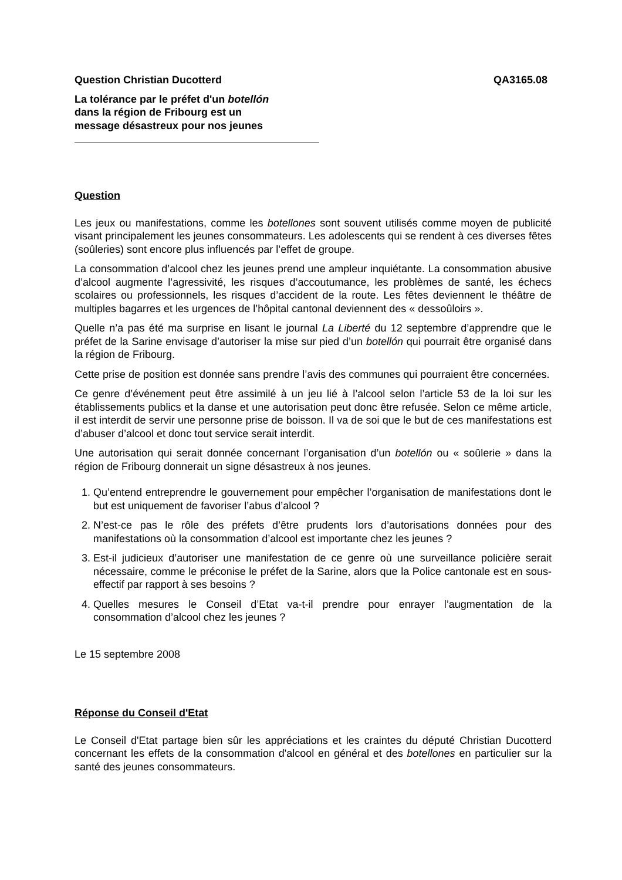Question Christian Ducotterd QA3165.08
La tolérance par le préfet d'un botellón
dans la région de Fribourg est un
message désastreux pour nos jeunes
Question
Les jeux ou manifestations, comme les botellones sont souvent utilisés comme moyen de publicité visant principalement les jeunes consommateurs. Les adolescents qui se rendent à ces diverses fêtes (soûleries) sont encore plus influencés par l’effet de groupe.
La consommation d’alcool chez les jeunes prend une ampleur inquiétante. La consommation abusive d’alcool augmente l’agressivité, les risques d’accoutumance, les problèmes de santé, les échecs scolaires ou professionnels, les risques d’accident de la route. Les fêtes deviennent le théâtre de multiples bagarres et les urgences de l’hôpital cantonal deviennent des « dessoûloirs ».
Quelle n’a pas été ma surprise en lisant le journal La Liberté du 12 septembre d’apprendre que le préfet de la Sarine envisage d’autoriser la mise sur pied d’un botellón qui pourrait être organisé dans la région de Fribourg.
Cette prise de position est donnée sans prendre l’avis des communes qui pourraient être concernées.
Ce genre d’événement peut être assimilé à un jeu lié à l’alcool selon l’article 53 de la loi sur les établissements publics et la danse et une autorisation peut donc être refusée. Selon ce même article, il est interdit de servir une personne prise de boisson. Il va de soi que le but de ces manifestations est d’abuser d’alcool et donc tout service serait interdit.
Une autorisation qui serait donnée concernant l’organisation d’un botellón ou « soûlerie » dans la région de Fribourg donnerait un signe désastreux à nos jeunes.
1. Qu’entend entreprendre le gouvernement pour empêcher l’organisation de manifestations dont le but est uniquement de favoriser l’abus d’alcool ?
2. N’est-ce pas le rôle des préfets d’être prudents lors d’autorisations données pour des manifestations où la consommation d’alcool est importante chez les jeunes ?
3. Est-il judicieux d’autoriser une manifestation de ce genre où une surveillance policière serait nécessaire, comme le préconise le préfet de la Sarine, alors que la Police cantonale est en sous-effectif par rapport à ses besoins ?
4. Quelles mesures le Conseil d’Etat va-t-il prendre pour enrayer l’augmentation de la consommation d’alcool chez les jeunes ?
Le 15 septembre 2008
Réponse du Conseil d'Etat
Le Conseil d'Etat partage bien sûr les appréciations et les craintes du député Christian Ducotterd concernant les effets de la consommation d'alcool en général et des botellones en particulier sur la santé des jeunes consommateurs.